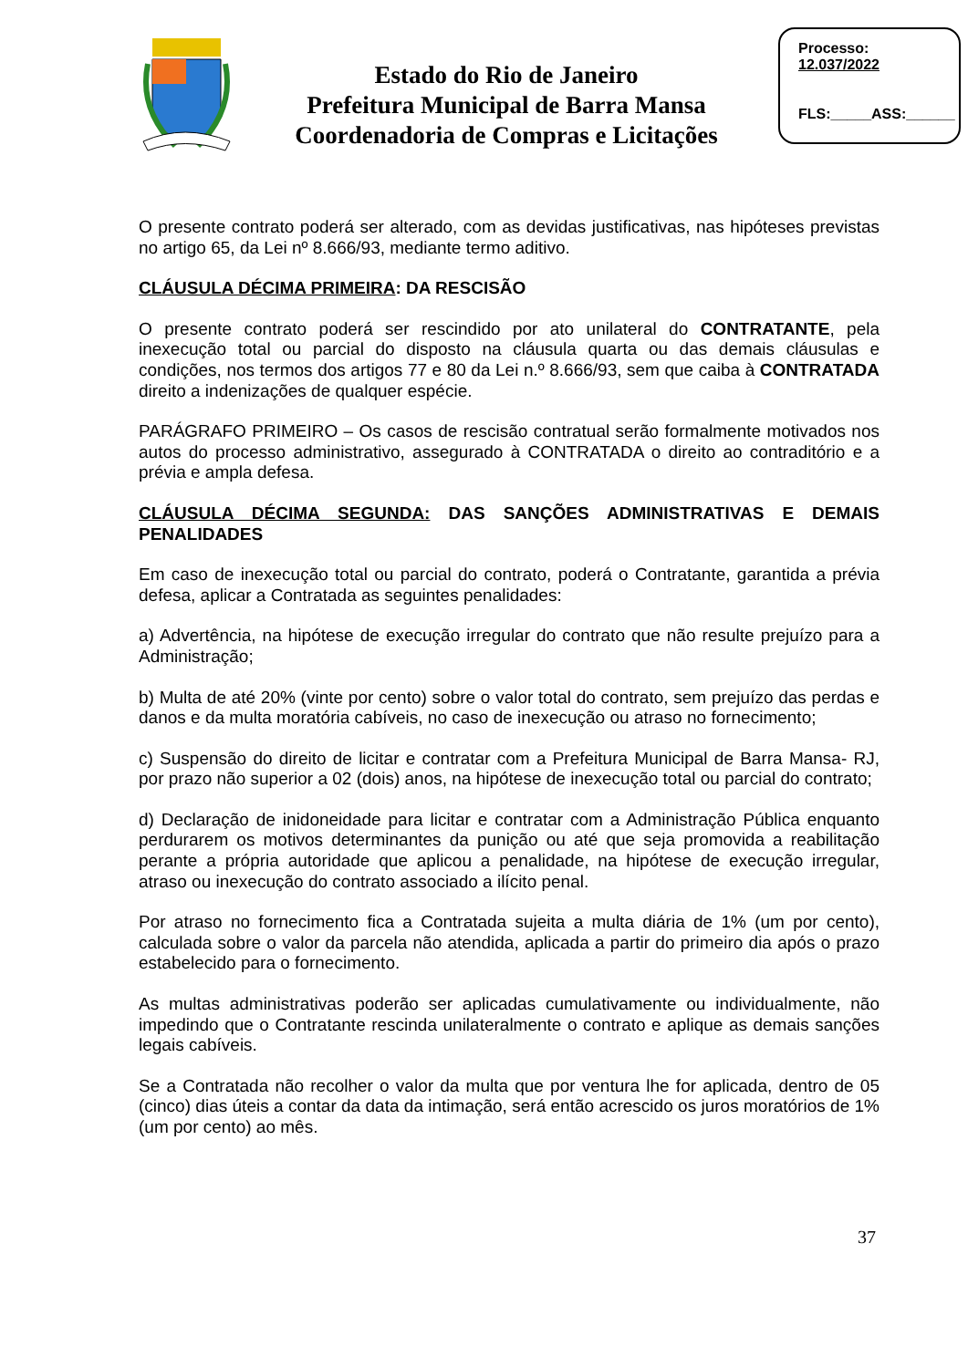Estado do Rio de Janeiro
Prefeitura Municipal de Barra Mansa
Coordenadoria de Compras e Licitações
Processo:
12.037/2022
FLS:_____ASS:______
O presente contrato poderá ser alterado, com as devidas justificativas, nas hipóteses previstas no artigo 65, da Lei nº 8.666/93, mediante termo aditivo.
CLÁUSULA DÉCIMA PRIMEIRA: DA RESCISÃO
O presente contrato poderá ser rescindido por ato unilateral do CONTRATANTE, pela inexecução total ou parcial do disposto na cláusula quarta ou das demais cláusulas e condições, nos termos dos artigos 77 e 80 da Lei n.º 8.666/93, sem que caiba à CONTRATADA direito a indenizações de qualquer espécie.
PARÁGRAFO PRIMEIRO – Os casos de rescisão contratual serão formalmente motivados nos autos do processo administrativo, assegurado à CONTRATADA o direito ao contraditório e a prévia e ampla defesa.
CLÁUSULA DÉCIMA SEGUNDA: DAS SANÇÕES ADMINISTRATIVAS E DEMAIS PENALIDADES
Em caso de inexecução total ou parcial do contrato, poderá o Contratante, garantida a prévia defesa, aplicar a Contratada as seguintes penalidades:
a) Advertência, na hipótese de execução irregular do contrato que não resulte prejuízo para a Administração;
b) Multa de até 20% (vinte por cento) sobre o valor total do contrato, sem prejuízo das perdas e danos e da multa moratória cabíveis, no caso de inexecução ou atraso no fornecimento;
c) Suspensão do direito de licitar e contratar com a Prefeitura Municipal de Barra Mansa- RJ, por prazo não superior a 02 (dois) anos, na hipótese de inexecução total ou parcial do contrato;
d) Declaração de inidoneidade para licitar e contratar com a Administração Pública enquanto perdurarem os motivos determinantes da punição ou até que seja promovida a reabilitação perante a própria autoridade que aplicou a penalidade, na hipótese de execução irregular, atraso ou inexecução do contrato associado a ilícito penal.
Por atraso no fornecimento fica a Contratada sujeita a multa diária de 1% (um por cento), calculada sobre o valor da parcela não atendida, aplicada a partir do primeiro dia após o prazo estabelecido para o fornecimento.
As multas administrativas poderão ser aplicadas cumulativamente ou individualmente, não impedindo que o Contratante rescinda unilateralmente o contrato e aplique as demais sanções legais cabíveis.
Se a Contratada não recolher o valor da multa que por ventura lhe for aplicada, dentro de 05 (cinco) dias úteis a contar da data da intimação, será então acrescido os juros moratórios de 1% (um por cento) ao mês.
37